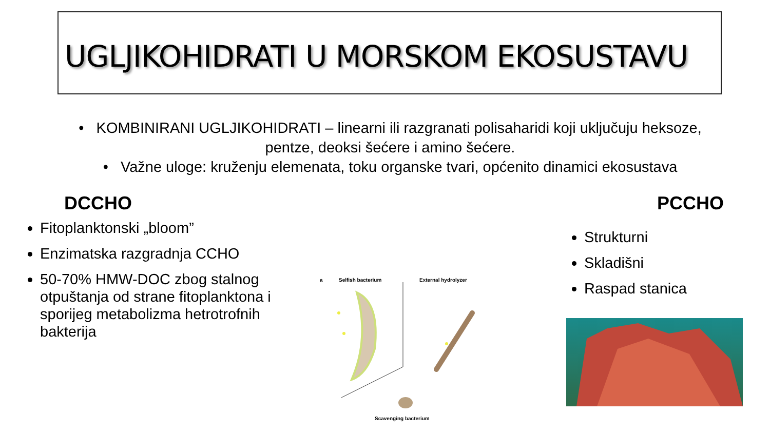UGLJIKOHIDRATI U MORSKOM EKOSUSTAVU
• KOMBINIRANI UGLJIKOHIDRATI – linearni ili razgranati polisaharidi koji uključuju heksoze, pentze, deoksi šećere i amino šećere.
• Važne uloge: kruženju elemenata, toku organske tvari, općenito dinamici ekosustava
DCCHO
Fitoplanktonski „bloom”
Enzimatska razgradnja CCHO
50-70% HMW-DOC zbog stalnog otpuštanja od strane fitoplanktona i sporijeg metabolizma hetrotrofnih bakterija
PCCHO
Strukturni
Skladišni
Raspad stanica
a Selfish bacterium External hydrolyzer
Scavenging bacterium